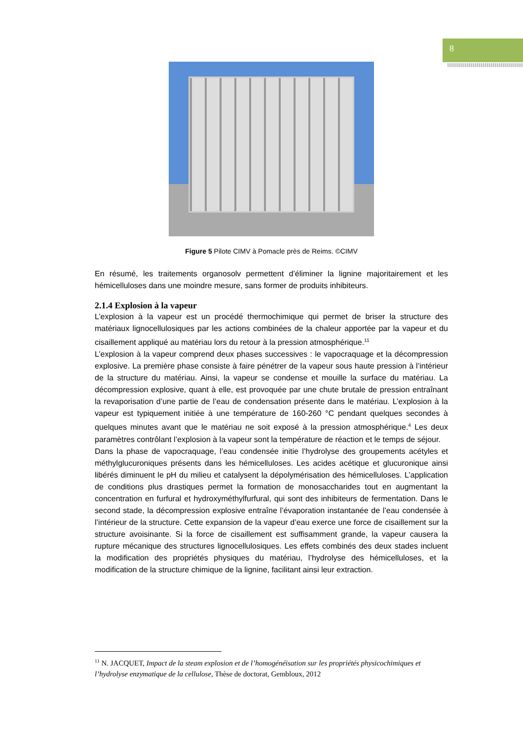8
Figure 5 Pilote CIMV à Pomacle près de Reims. ©CIMV
En résumé, les traitements organosolv permettent d’éliminer la lignine majoritairement et les hémicelluloses dans une moindre mesure, sans former de produits inhibiteurs.
2.1.4 Explosion à la vapeur
L’explosion à la vapeur est un procédé thermochimique qui permet de briser la structure des matériaux lignocellulosiques par les actions combinées de la chaleur apportée par la vapeur et du cisaillement appliqué au matériau lors du retour à la pression atmosphérique.<sup>11</sup>
L’explosion à la vapeur comprend deux phases successives : le vapocraquage et la décompression explosive. La première phase consiste à faire pénétrer de la vapeur sous haute pression à l’intérieur de la structure du matériau. Ainsi, la vapeur se condense et mouille la surface du matériau. La décompression explosive, quant à elle, est provoquée par une chute brutale de pression entraînant la revaporisation d’une partie de l’eau de condensation présente dans le matériau. L’explosion à la vapeur est typiquement initiée à une température de 160-260 °C pendant quelques secondes à quelques minutes avant que le matériau ne soit exposé à la pression atmosphérique.<sup>4</sup> Les deux paramètres contrôlant l’explosion à la vapeur sont la température de réaction et le temps de séjour.
Dans la phase de vapocraquage, l’eau condensée initie l’hydrolyse des groupements acétyles et méthylglucuroniques présents dans les hémicelluloses. Les acides acétique et glucuronique ainsi libérés diminuent le pH du milieu et catalysent la dépolymérisation des hémicelluloses. L’application de conditions plus drastiques permet la formation de monosaccharides tout en augmentant la concentration en furfural et hydroxyméthylfurfural, qui sont des inhibiteurs de fermentation. Dans le second stade, la décompression explosive entraîne l’évaporation instantanée de l’eau condensée à l’intérieur de la structure. Cette expansion de la vapeur d’eau exerce une force de cisaillement sur la structure avoisinante. Si la force de cisaillement est suffisamment grande, la vapeur causera la rupture mécanique des structures lignocellulosiques. Les effets combinés des deux stades incluent la modification des propriétés physiques du matériau, l’hydrolyse des hémicelluloses, et la modification de la structure chimique de la lignine, facilitant ainsi leur extraction.
<sup>11</sup> N. JACQUET, Impact de la steam explosion et de l’homogénéisation sur les propriétés physicochimiques et l’hydrolyse enzymatique de la cellulose, Thèse de doctorat, Gembloux, 2012